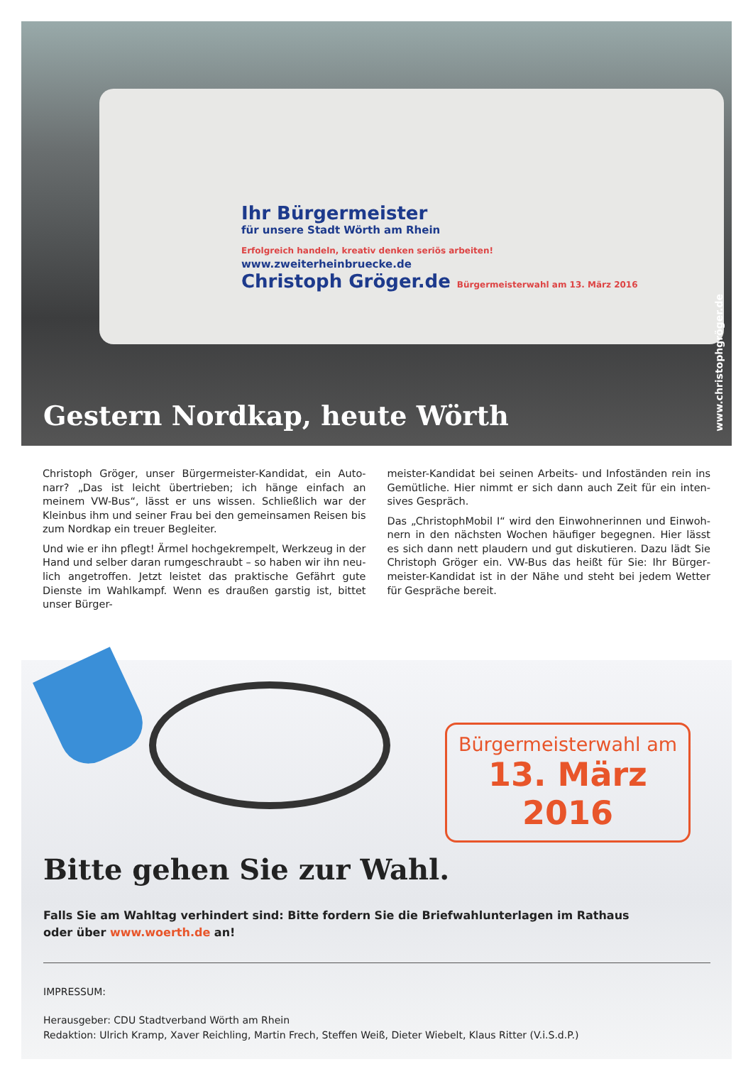Ihr Bürgermeister
für unsere Stadt Wörth am Rhein
Erfolgreich handeln, kreativ denken seriös arbeiten!
www.zweiterheinbruecke.de
Christoph Gröger.de Bürgermeisterwahl am 13. März 2016
Gestern Nordkap, heute Wörth
www.christophgröger.de
Christoph Gröger, unser Bürgermeister-Kandidat, ein Auto­narr? „Das ist leicht übertrieben; ich hänge einfach an meinem VW-Bus“, lässt er uns wissen. Schließlich war der Kleinbus ihm und seiner Frau bei den gemeinsamen Reisen bis zum Nordkap ein treuer Begleiter.
Und wie er ihn pflegt! Ärmel hochgekrempelt, Werkzeug in der Hand und selber daran rumgeschraubt – so haben wir ihn neu­lich angetroffen. Jetzt leistet das praktische Gefährt gute Dienste im Wahlkampf. Wenn es draußen garstig ist, bittet unser Bürger-
meister-Kandidat bei seinen Arbeits- und Infoständen rein ins Gemütliche. Hier nimmt er sich dann auch Zeit für ein inten­sives Gespräch.
Das „ChristophMobil I“ wird den Einwohnerinnen und Einwoh­nern in den nächsten Wochen häufiger begegnen. Hier lässt es sich dann nett plaudern und gut diskutieren. Dazu lädt Sie Christoph Gröger ein. VW-Bus das heißt für Sie: Ihr Bürger­meister-Kandidat ist in der Nähe und steht bei jedem Wetter für Gespräche bereit.
Bürgermeisterwahl am
13. März 2016
Bitte gehen Sie zur Wahl.
Falls Sie am Wahltag verhindert sind: Bitte fordern Sie die Briefwahlunterlagen im Rathaus
oder über www.woerth.de an!
IMPRESSUM:
Herausgeber: CDU Stadtverband Wörth am Rhein
Redaktion: Ulrich Kramp, Xaver Reichling, Martin Frech, Steffen Weiß, Dieter Wiebelt, Klaus Ritter (V.i.S.d.P.)